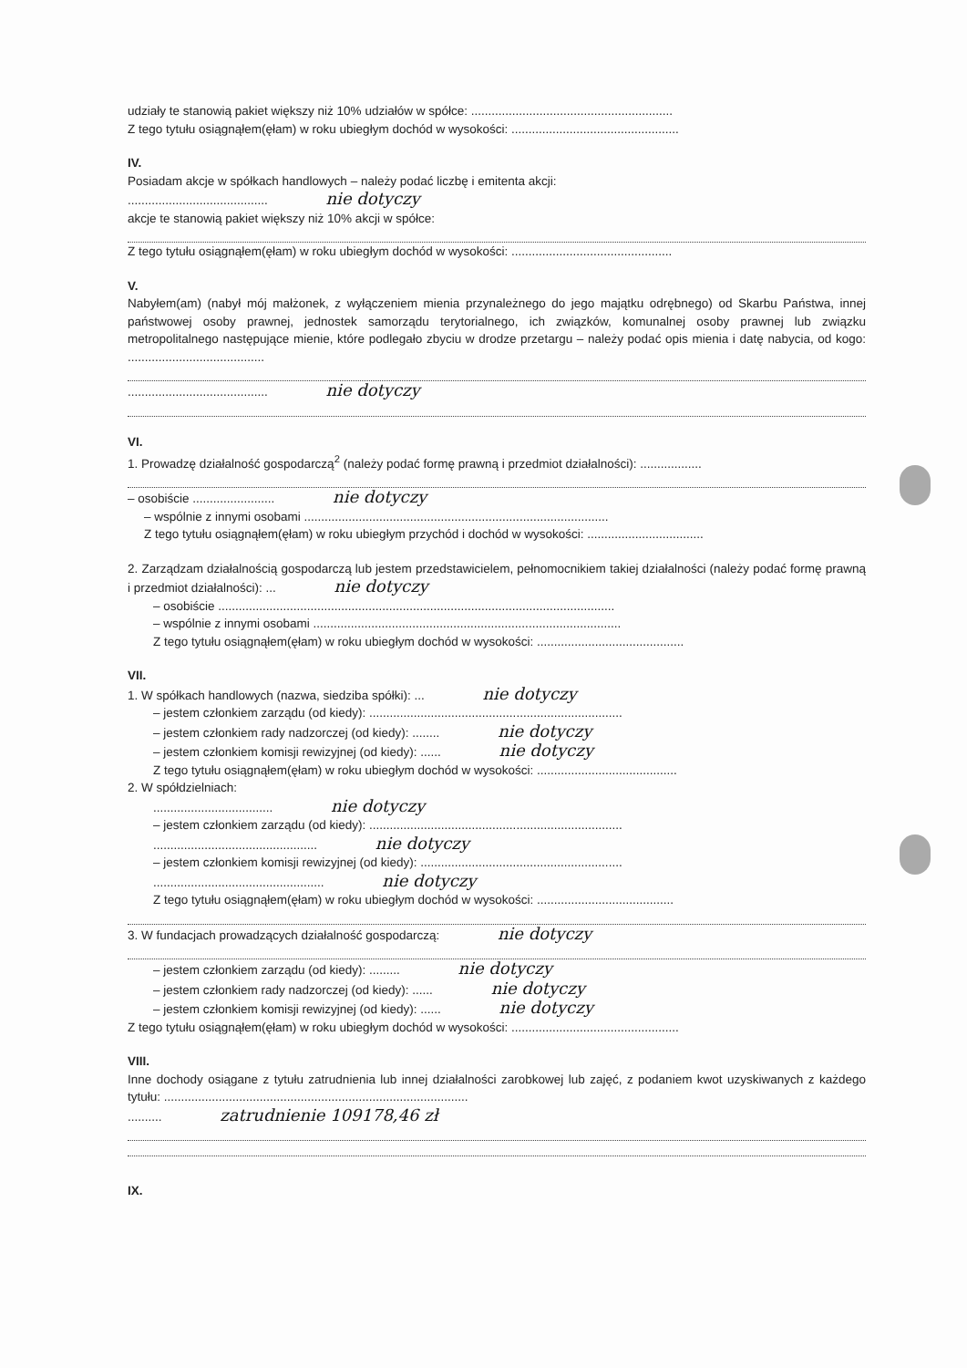udziały te stanowią pakiet większy niż 10% udziałów w spółce: ...........................................................
Z tego tytułu osiągnąłem(ęłam) w roku ubiegłym dochód w wysokości: .................................................
IV.
Posiadam akcje w spółkach handlowych – należy podać liczbę i emitenta akcji:
......................................... nie dotyczy
akcje te stanowią pakiet większy niż 10% akcji w spółce:
Z tego tytułu osiągnąłem(ęłam) w roku ubiegłym dochód w wysokości: ...............................................
V.
Nabyłem(am) (nabył mój małżonek, z wyłączeniem mienia przynależnego do jego majątku odrębnego) od Skarbu Państwa, innej państwowej osoby prawnej, jednostek samorządu terytorialnego, ich związków, komunalnej osoby prawnej lub związku metropolitalnego następujące mienie, które podlegało zbyciu w drodze przetargu – należy podać opis mienia i datę nabycia, od kogo: ........................................
......................................... nie dotyczy
VI.
1. Prowadzę działalność gospodarczą<sup>2</sup> (należy podać formę prawną i przedmiot działalności): ..................
– osobiście ........................ nie dotyczy
– wspólnie z innymi osobami .........................................................................................
Z tego tytułu osiągnąłem(ęłam) w roku ubiegłym przychód i dochód w wysokości: ..................................
2. Zarządzam działalnością gospodarczą lub jestem przedstawicielem, pełnomocnikiem takiej działalności (należy podać formę prawną i przedmiot działalności): ... nie dotyczy
– osobiście ....................................................................................................................
– wspólnie z innymi osobami ..........................................................................................
Z tego tytułu osiągnąłem(ęłam) w roku ubiegłym dochód w wysokości: ...........................................
VII.
1. W spółkach handlowych (nazwa, siedziba spółki): ... nie dotyczy
– jestem członkiem zarządu (od kiedy): ..........................................................................
– jestem członkiem rady nadzorczej (od kiedy): ........ nie dotyczy
– jestem członkiem komisji rewizyjnej (od kiedy): ...... nie dotyczy
Z tego tytułu osiągnąłem(ęłam) w roku ubiegłym dochód w wysokości: .........................................
2. W spółdzielniach:
................................... nie dotyczy
– jestem członkiem zarządu (od kiedy): ..........................................................................
................................................ nie dotyczy
– jestem członkiem komisji rewizyjnej (od kiedy): ...........................................................
.................................................. nie dotyczy
Z tego tytułu osiągnąłem(ęłam) w roku ubiegłym dochód w wysokości: ........................................
3. W fundacjach prowadzących działalność gospodarczą: nie dotyczy
– jestem członkiem zarządu (od kiedy): ......... nie dotyczy
– jestem członkiem rady nadzorczej (od kiedy): ...... nie dotyczy
– jestem członkiem komisji rewizyjnej (od kiedy): ...... nie dotyczy
Z tego tytułu osiągnąłem(ęłam) w roku ubiegłym dochód w wysokości: .................................................
VIII.
Inne dochody osiągane z tytułu zatrudnienia lub innej działalności zarobkowej lub zajęć, z podaniem kwot uzyskiwanych z każdego tytułu: .........................................................................................
.......... zatrudnienie 109178,46 zł
IX.